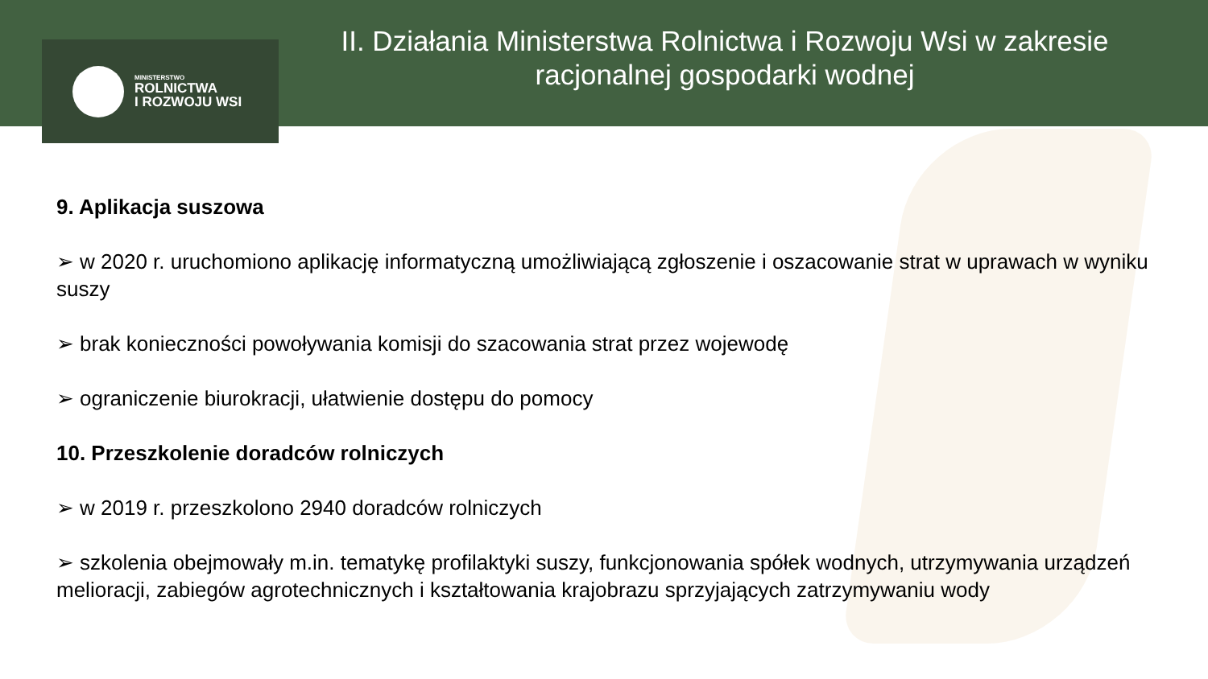MINISTERSTWO
ROLNICTWA
I ROZWOJU WSI
II. Działania Ministerstwa Rolnictwa i Rozwoju Wsi w zakresie racjonalnej gospodarki wodnej
9. Aplikacja suszowa
➢ w 2020 r. uruchomiono aplikację informatyczną umożliwiającą zgłoszenie i oszacowanie strat w uprawach w wyniku suszy
➢ brak konieczności powoływania komisji do szacowania strat przez wojewodę
➢ ograniczenie biurokracji, ułatwienie dostępu do pomocy
10. Przeszkolenie doradców rolniczych
➢ w 2019 r. przeszkolono 2940 doradców rolniczych
➢ szkolenia obejmowały m.in. tematykę profilaktyki suszy, funkcjonowania spółek wodnych, utrzymywania urządzeń melioracji, zabiegów agrotechnicznych i kształtowania krajobrazu sprzyjających zatrzymywaniu wody